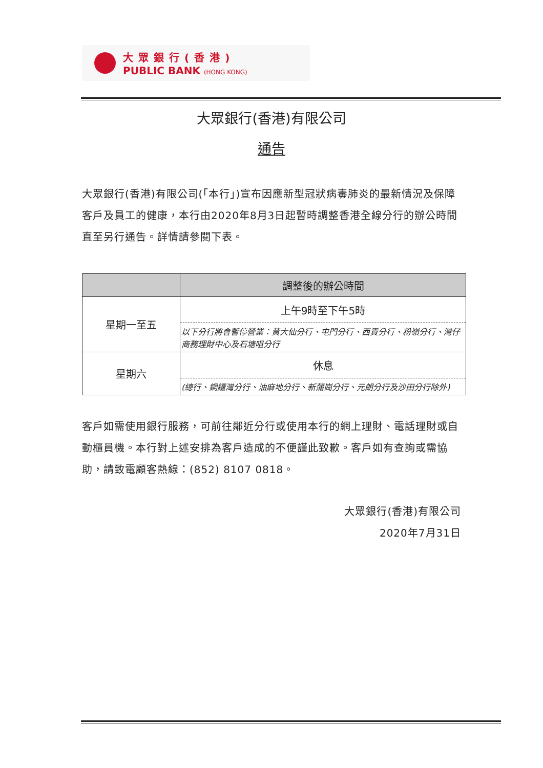大眾銀行(香港)
PUBLIC BANK (HONG KONG)
大眾銀行(香港)有限公司
通告
大眾銀行(香港)有限公司(「本行」)宣布因應新型冠狀病毒肺炎的最新情況及保障客戶及員工的健康，本行由2020年8月3日起暫時調整香港全線分行的辦公時間直至另行通告。詳情請參閱下表。
| | 調整後的辦公時間 |
| --- | --- |
| 星期一至五 | 上午9時至下午5時 |
| | 以下分行將會暫停營業：黃大仙分行、屯門分行、西貢分行、粉嶺分行、灣仔商務理財中心及石塘咀分行 |
| 星期六 | 休息 |
| | (總行、銅鑼灣分行、油麻地分行、新蒲崗分行、元朗分行及沙田分行除外) |
客戶如需使用銀行服務，可前往鄰近分行或使用本行的網上理財、電話理財或自動櫃員機。本行對上述安排為客戶造成的不便謹此致歉。客戶如有查詢或需協助，請致電顧客熱線：(852) 8107 0818。
大眾銀行(香港)有限公司
2020年7月31日